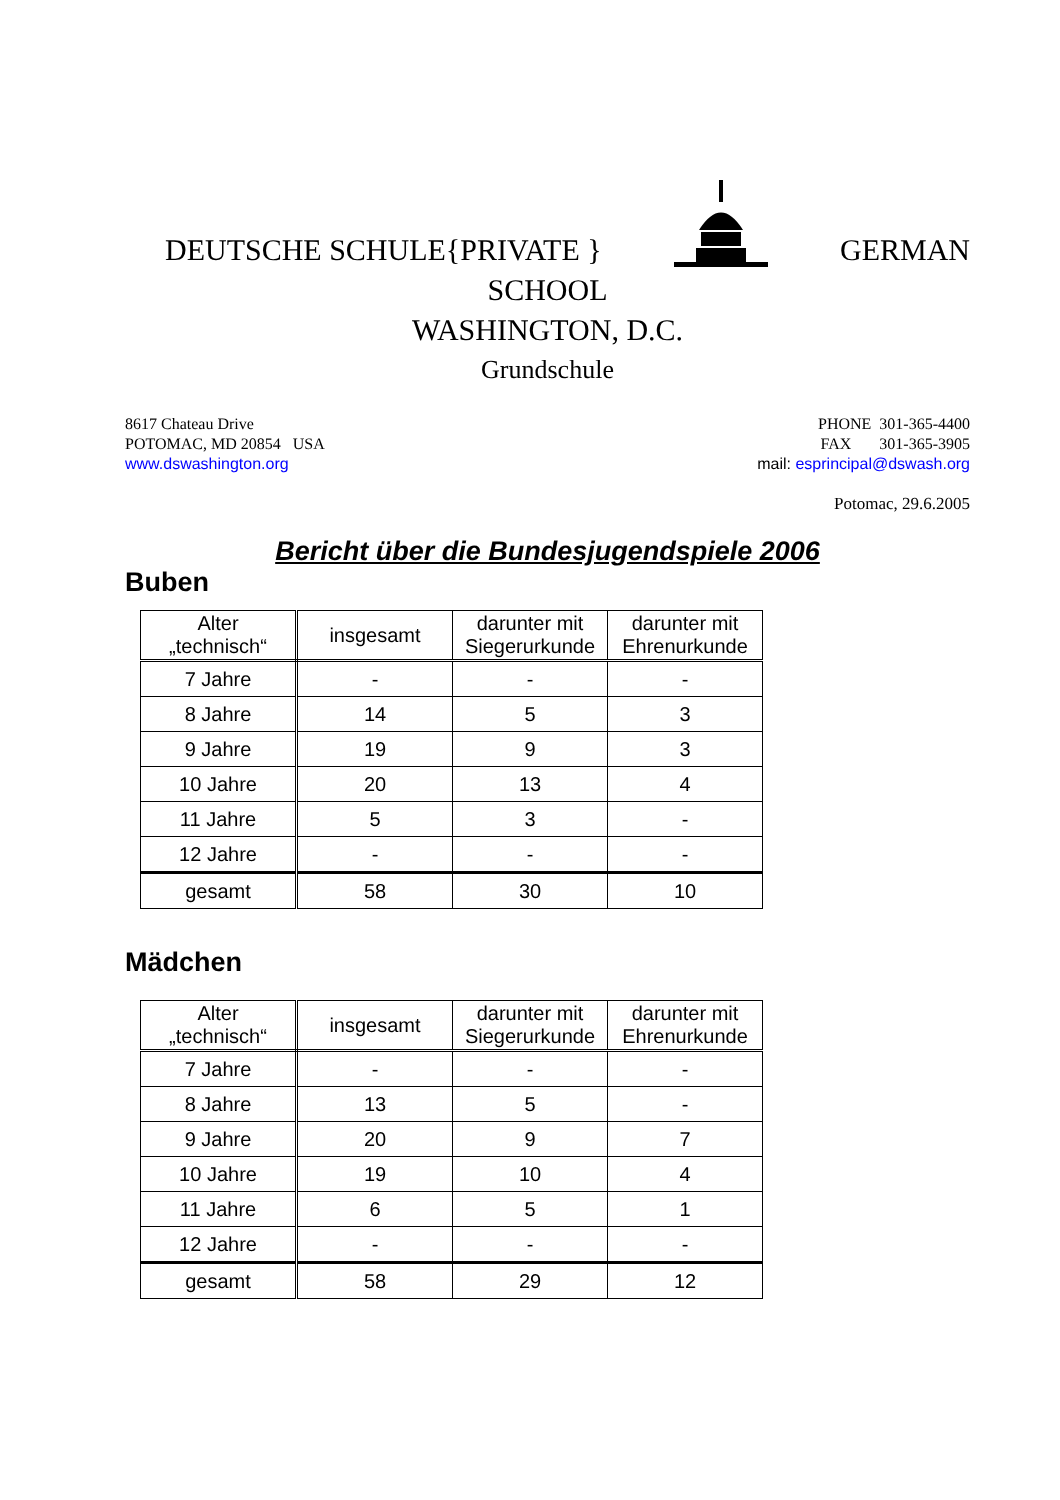DEUTSCHE SCHULE{PRIVATE } GERMAN
SCHOOL
WASHINGTON, D.C.
Grundschule
8617 Chateau Drive
POTOMAC, MD 20854 USA
www.dswashington.org
PHONE 301-365-4400
FAX 301-365-3905
mail: esprincipal@dswash.org
Potomac, 29.6.2005
Bericht über die Bundesjugendspiele 2006
Buben
| Alter „technisch“ | insgesamt | darunter mit Siegerurkunde | darunter mit Ehrenurkunde |
| --- | --- | --- | --- |
| 7 Jahre | - | - | - |
| 8 Jahre | 14 | 5 | 3 |
| 9 Jahre | 19 | 9 | 3 |
| 10 Jahre | 20 | 13 | 4 |
| 11 Jahre | 5 | 3 | - |
| 12 Jahre | - | - | - |
| gesamt | 58 | 30 | 10 |
Mädchen
| Alter „technisch“ | insgesamt | darunter mit Siegerurkunde | darunter mit Ehrenurkunde |
| --- | --- | --- | --- |
| 7 Jahre | - | - | - |
| 8 Jahre | 13 | 5 | - |
| 9 Jahre | 20 | 9 | 7 |
| 10 Jahre | 19 | 10 | 4 |
| 11 Jahre | 6 | 5 | 1 |
| 12 Jahre | - | - | - |
| gesamt | 58 | 29 | 12 |